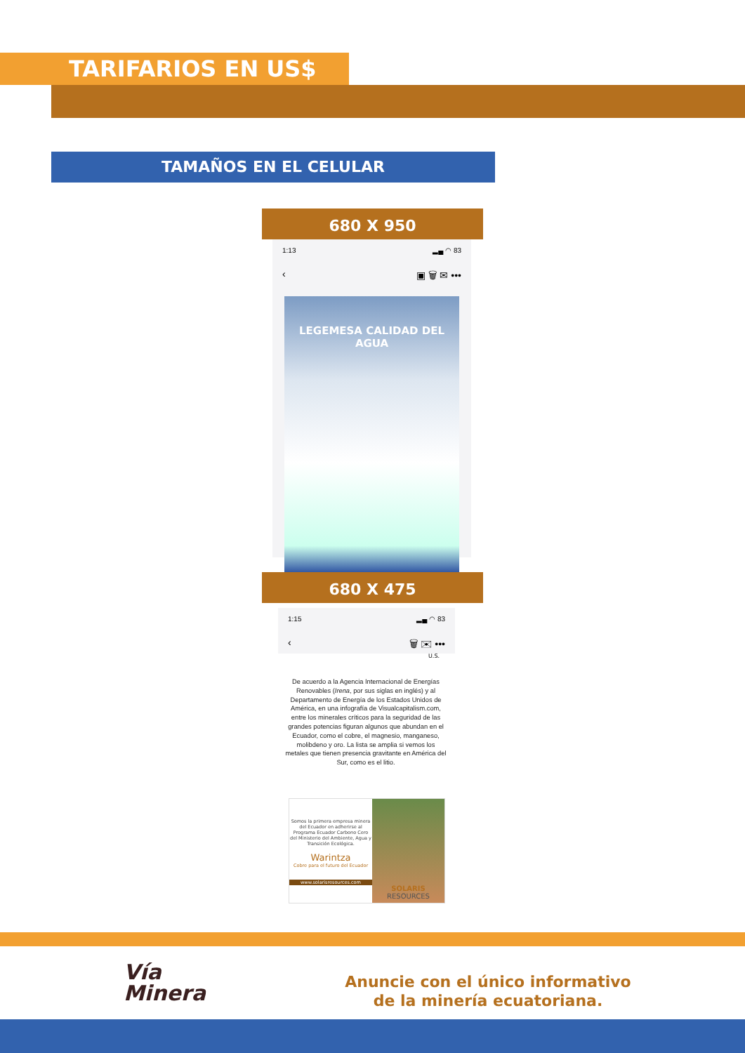TARIFARIOS EN US$
TAMAÑOS EN EL CELULAR
680 X 950
1:13 ▂▄ ◠ 83
‹ ▣ 🗑 ✉ •••
LEGEMESA CALIDAD DEL AGUA
680 X 475
1:15 ▂▄ ◠ 83
‹ 🗑 ✉ •••
U.S.
De acuerdo a la Agencia Internacional de Energías Renovables (Irena, por sus siglas en inglés) y al Departamento de Energía de los Estados Unidos de América, en una infografía de Visualcapitalism.com, entre los minerales críticos para la seguridad de las grandes potencias figuran algunos que abundan en el Ecuador, como el cobre, el magnesio, manganeso, molibdeno y oro. La lista se amplia si vemos los metales que tienen presencia gravitante en América del Sur, como es el litio.
Somos la primera empresa minera del Ecuador en adherirse al Programa Ecuador Carbono Cero del Ministerio del Ambiente, Agua y Transición Ecológica.
Warintza
Cobre para el futuro del Ecuador
www.solarisresources.com
SOLARIS
RESOURCES
Vía
Minera
Anuncie con el único informativo
de la minería ecuatoriana.